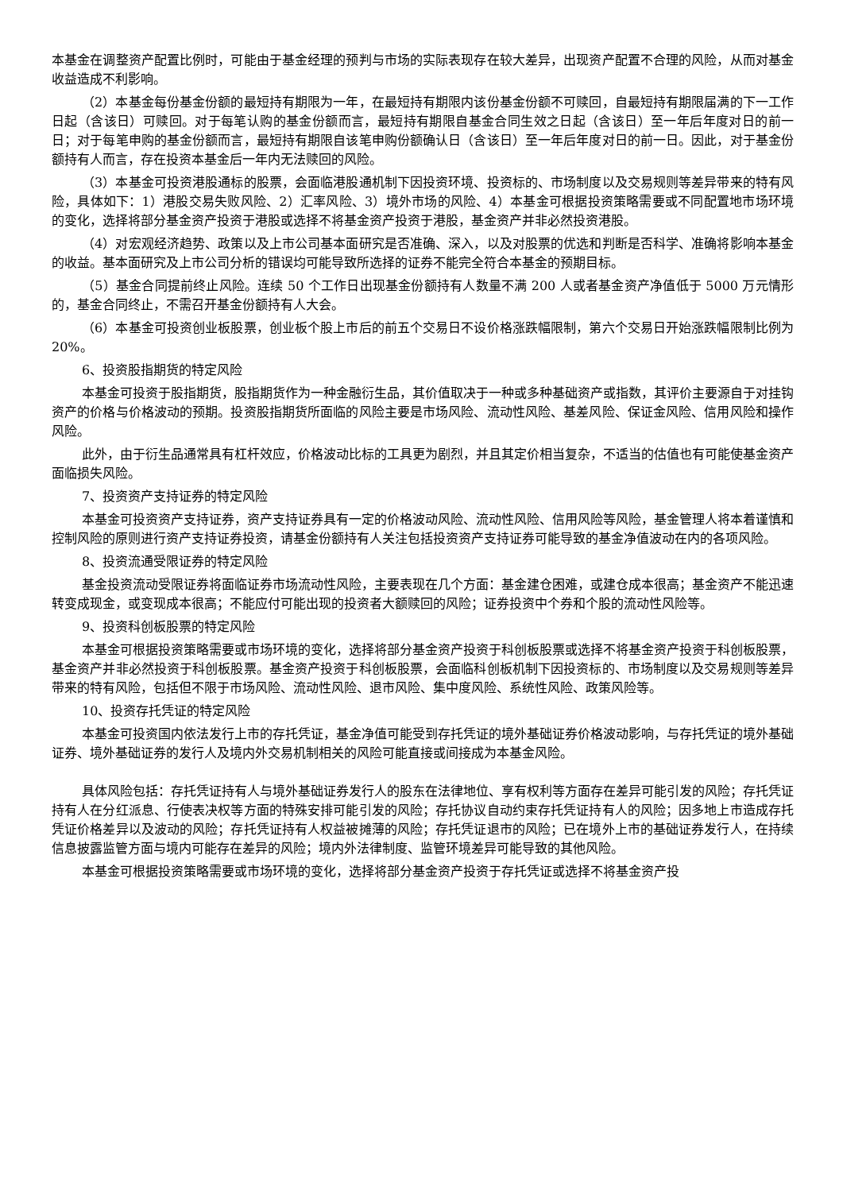本基金在调整资产配置比例时，可能由于基金经理的预判与市场的实际表现存在较大差异，出现资产配置不合理的风险，从而对基金收益造成不利影响。
（2）本基金每份基金份额的最短持有期限为一年，在最短持有期限内该份基金份额不可赎回，自最短持有期限届满的下一工作日起（含该日）可赎回。对于每笔认购的基金份额而言，最短持有期限自基金合同生效之日起（含该日）至一年后年度对日的前一日；对于每笔申购的基金份额而言，最短持有期限自该笔申购份额确认日（含该日）至一年后年度对日的前一日。因此，对于基金份额持有人而言，存在投资本基金后一年内无法赎回的风险。
（3）本基金可投资港股通标的股票，会面临港股通机制下因投资环境、投资标的、市场制度以及交易规则等差异带来的特有风险，具体如下：1）港股交易失败风险、2）汇率风险、3）境外市场的风险、4）本基金可根据投资策略需要或不同配置地市场环境的变化，选择将部分基金资产投资于港股或选择不将基金资产投资于港股，基金资产并非必然投资港股。
（4）对宏观经济趋势、政策以及上市公司基本面研究是否准确、深入，以及对股票的优选和判断是否科学、准确将影响本基金的收益。基本面研究及上市公司分析的错误均可能导致所选择的证券不能完全符合本基金的预期目标。
（5）基金合同提前终止风险。连续 50 个工作日出现基金份额持有人数量不满 200 人或者基金资产净值低于 5000 万元情形的，基金合同终止，不需召开基金份额持有人大会。
（6）本基金可投资创业板股票，创业板个股上市后的前五个交易日不设价格涨跌幅限制，第六个交易日开始涨跌幅限制比例为 20%。
6、投资股指期货的特定风险
本基金可投资于股指期货，股指期货作为一种金融衍生品，其价值取决于一种或多种基础资产或指数，其评价主要源自于对挂钩资产的价格与价格波动的预期。投资股指期货所面临的风险主要是市场风险、流动性风险、基差风险、保证金风险、信用风险和操作风险。
此外，由于衍生品通常具有杠杆效应，价格波动比标的工具更为剧烈，并且其定价相当复杂，不适当的估值也有可能使基金资产面临损失风险。
7、投资资产支持证券的特定风险
本基金可投资资产支持证券，资产支持证券具有一定的价格波动风险、流动性风险、信用风险等风险，基金管理人将本着谨慎和控制风险的原则进行资产支持证券投资，请基金份额持有人关注包括投资资产支持证券可能导致的基金净值波动在内的各项风险。
8、投资流通受限证券的特定风险
基金投资流动受限证券将面临证券市场流动性风险，主要表现在几个方面：基金建仓困难，或建仓成本很高；基金资产不能迅速转变成现金，或变现成本很高；不能应付可能出现的投资者大额赎回的风险；证券投资中个券和个股的流动性风险等。
9、投资科创板股票的特定风险
本基金可根据投资策略需要或市场环境的变化，选择将部分基金资产投资于科创板股票或选择不将基金资产投资于科创板股票，基金资产并非必然投资于科创板股票。基金资产投资于科创板股票，会面临科创板机制下因投资标的、市场制度以及交易规则等差异带来的特有风险，包括但不限于市场风险、流动性风险、退市风险、集中度风险、系统性风险、政策风险等。
10、投资存托凭证的特定风险
本基金可投资国内依法发行上市的存托凭证，基金净值可能受到存托凭证的境外基础证券价格波动影响，与存托凭证的境外基础证券、境外基础证券的发行人及境内外交易机制相关的风险可能直接或间接成为本基金风险。
具体风险包括：存托凭证持有人与境外基础证券发行人的股东在法律地位、享有权利等方面存在差异可能引发的风险；存托凭证持有人在分红派息、行使表决权等方面的特殊安排可能引发的风险；存托协议自动约束存托凭证持有人的风险；因多地上市造成存托凭证价格差异以及波动的风险；存托凭证持有人权益被摊薄的风险；存托凭证退市的风险；已在境外上市的基础证券发行人，在持续信息披露监管方面与境内可能存在差异的风险；境内外法律制度、监管环境差异可能导致的其他风险。
本基金可根据投资策略需要或市场环境的变化，选择将部分基金资产投资于存托凭证或选择不将基金资产投